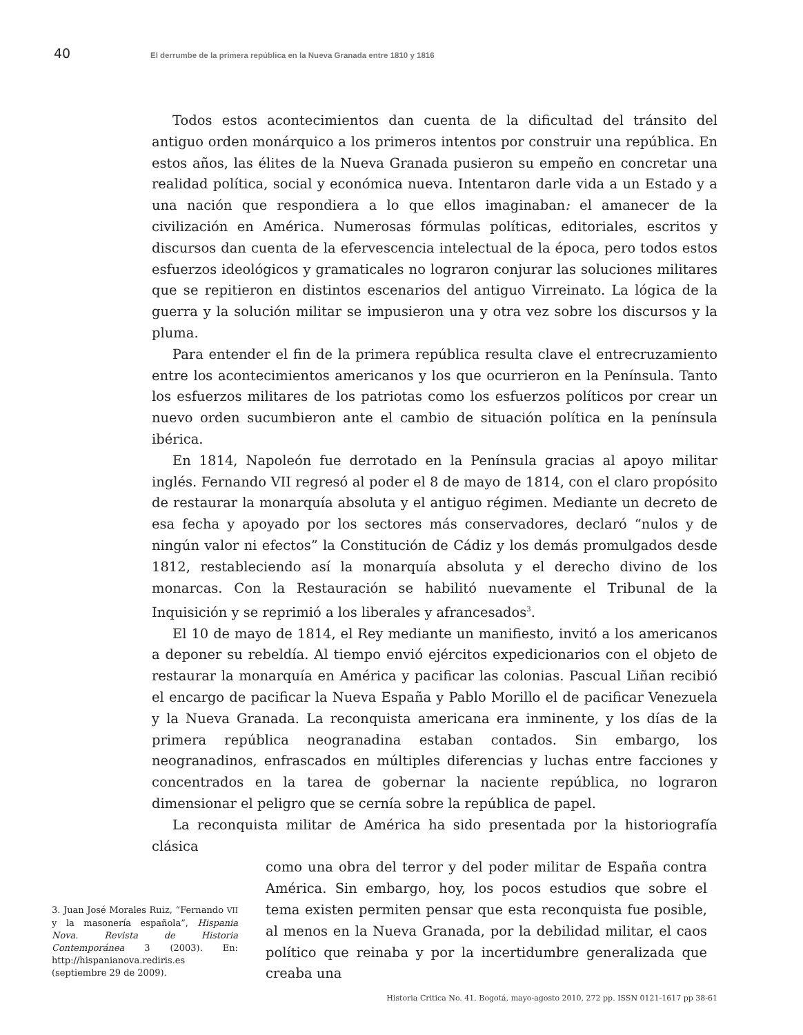40 El derrumbe de la primera república en la Nueva Granada entre 1810 y 1816
Todos estos acontecimientos dan cuenta de la dificultad del tránsito del antiguo orden monárquico a los primeros intentos por construir una república. En estos años, las élites de la Nueva Granada pusieron su empeño en concretar una realidad política, social y económica nueva. Intentaron darle vida a un Estado y a una nación que respondiera a lo que ellos imaginaban: el amanecer de la civilización en América. Numerosas fórmulas políticas, editoriales, escritos y discursos dan cuenta de la efervescencia intelectual de la época, pero todos estos esfuerzos ideológicos y gramaticales no lograron conjurar las soluciones militares que se repitieron en distintos escenarios del antiguo Virreinato. La lógica de la guerra y la solución militar se impusieron una y otra vez sobre los discursos y la pluma.
Para entender el fin de la primera república resulta clave el entrecruzamiento entre los acontecimientos americanos y los que ocurrieron en la Península. Tanto los esfuerzos militares de los patriotas como los esfuerzos políticos por crear un nuevo orden sucumbieron ante el cambio de situación política en la península ibérica.
En 1814, Napoleón fue derrotado en la Península gracias al apoyo militar inglés. Fernando VII regresó al poder el 8 de mayo de 1814, con el claro propósito de restaurar la monarquía absoluta y el antiguo régimen. Mediante un decreto de esa fecha y apoyado por los sectores más conservadores, declaró “nulos y de ningún valor ni efectos” la Constitución de Cádiz y los demás promulgados desde 1812, restableciendo así la monarquía absoluta y el derecho divino de los monarcas. Con la Restauración se habilitó nuevamente el Tribunal de la Inquisición y se reprimió a los liberales y afrancesados<sup>3</sup>.
El 10 de mayo de 1814, el Rey mediante un manifiesto, invitó a los americanos a deponer su rebeldía. Al tiempo envió ejércitos expedicionarios con el objeto de restaurar la monarquía en América y pacificar las colonias. Pascual Liñan recibió el encargo de pacificar la Nueva España y Pablo Morillo el de pacificar Venezuela y la Nueva Granada. La reconquista americana era inminente, y los días de la primera república neogranadina estaban contados. Sin embargo, los neogranadinos, enfrascados en múltiples diferencias y luchas entre facciones y concentrados en la tarea de gobernar la naciente república, no lograron dimensionar el peligro que se cernía sobre la república de papel.
La reconquista militar de América ha sido presentada por la historiografía clásica
3. Juan José Morales Ruiz, “Fernando VII y la masonería española”, Hispania Nova. Revista de Historia Contemporánea 3 (2003). En: http://hispanianova.rediris.es (septiembre 29 de 2009).
como una obra del terror y del poder militar de España contra América. Sin embargo, hoy, los pocos estudios que sobre el tema existen permiten pensar que esta reconquista fue posible, al menos en la Nueva Granada, por la debilidad militar, el caos político que reinaba y por la incertidumbre generalizada que creaba una
Historia Critica No. 41, Bogotá, mayo-agosto 2010, 272 pp. ISSN 0121-1617 pp 38-61